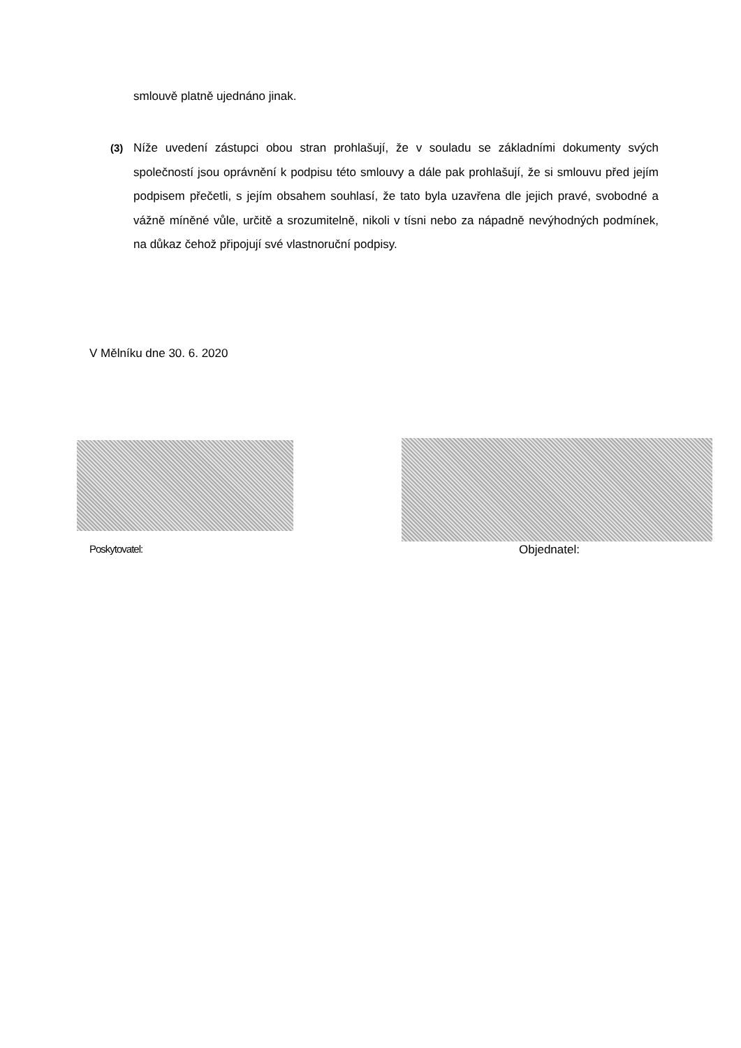smlouvě platně ujednáno jinak.
(3) Níže uvedení zástupci obou stran prohlašují, že v souladu se základními dokumenty svých společností jsou oprávnění k podpisu této smlouvy a dále pak prohlašují, že si smlouvu před jejím podpisem přečetli, s jejím obsahem souhlasí, že tato byla uzavřena dle jejich pravé, svobodné a vážně míněné vůle, určitě a srozumitelně, nikoli v tísni nebo za nápadně nevýhodných podmínek, na důkaz čehož připojují své vlastnoruční podpisy.
V Mělníku dne 30. 6. 2020
Poskytovatel: Objednatel: